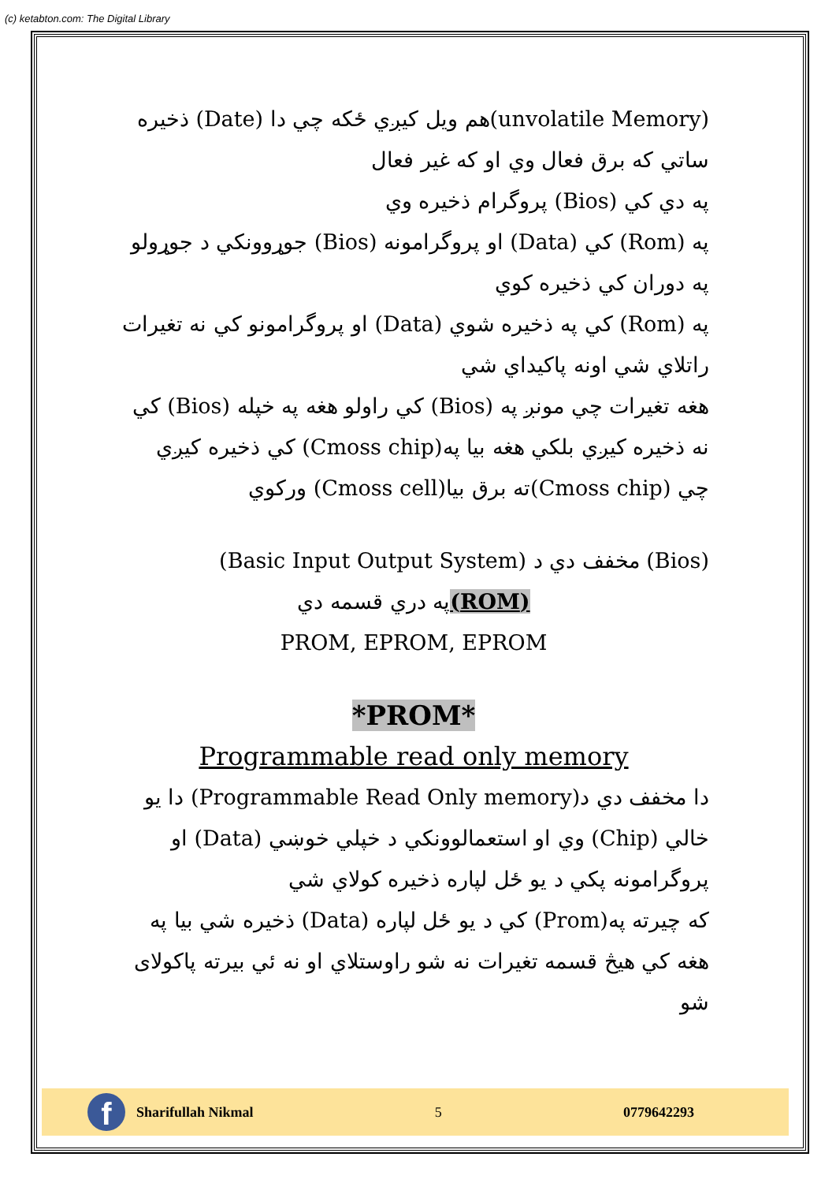(c) ketabton.com: The Digital Library
(unvolatile Memory)هم ويل كيږي ځكه چي دا (Date) ذخيره ساتي كه برق فعال وي او كه غير فعال
په دي كي (Bios) پروگرام ذخيره وي
په (Rom) كي (Data) او پروگرامونه (Bios) جوړوونكي د جوړولو په دوران كي ذخيره كوي
په (Rom) كي په ذخيره شوي (Data) او پروگرامونو كي نه تغيرات راتلاي شي اونه پاكيداي شي
هغه تغيرات چي مونږ په (Bios) كي راولو هغه په خپله (Bios) كي نه ذخيره كيږي بلكي هغه بيا په(Cmoss chip) كي ذخيره كيږي چي (Cmoss chip)ته برق بيا(Cmoss cell) وركوي
(Bios) مخفف دي د (Basic Input Output System)
(ROM) په دري قسمه دي
PROM, EPROM, EPROM
*PROM*
Programmable read only memory
دا مخفف دي د(Programmable Read Only memory) دا يو خالي (Chip) وي او استعمالوونكي د خپلي خوښي (Data) او پروگرامونه پكي د يو ځل لپاره ذخيره كولاي شي
كه چيرته په(Prom) كي د يو ځل لپاره (Data) ذخيره شي بيا په هغه كي هيڅ قسمه تغيرات نه شو راوستلاي او نه ئي بيرته پاكولاى شو
f
Sharifullah Nikmal
5 0779642293